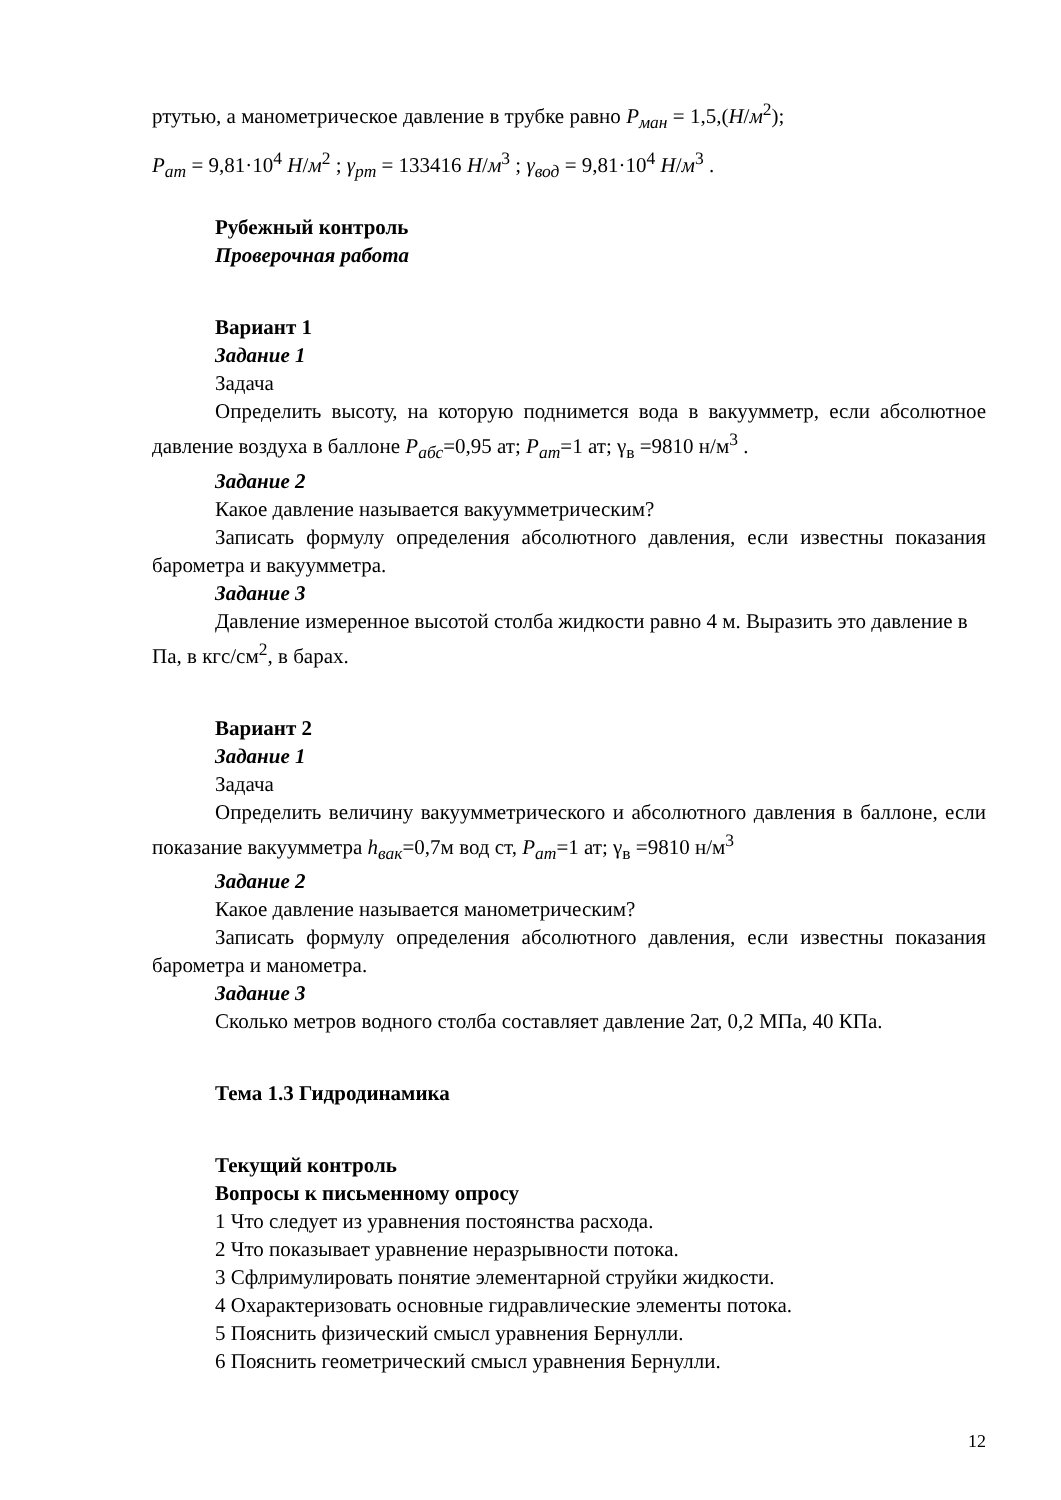ртутью, а манометрическое давление в трубке равно P<sub>ман</sub> = 1,5,(Н/м<sup>2</sup>);
P<sub>ат</sub> = 9,81·10<sup>4</sup> Н/м<sup>2</sup> ; γ<sub>рт</sub> = 133416 Н/м<sup>3</sup> ; γ<sub>вод</sub> = 9,81·10<sup>4</sup> Н/м<sup>3</sup> .
Рубежный контроль
Проверочная работа
Вариант 1
Задание 1
Задача
Определить высоту, на которую поднимется вода в вакуумметр, если абсолютное давление воздуха в баллоне P<sub>абс</sub>=0,95 ат; P<sub>ат</sub>=1 ат; γ<sub>в</sub> =9810 н/м<sup>3</sup> .
Задание 2
Какое давление называется вакуумметрическим?
Записать формулу определения абсолютного давления, если известны показания барометра и вакуумметра.
Задание 3
Давление измеренное высотой столба жидкости равно 4 м. Выразить это давление в Па, в кгс/см<sup>2</sup>, в барах.
Вариант 2
Задание 1
Задача
Определить величину вакуумметрического и абсолютного давления в баллоне, если показание вакуумметра h<sub>вак</sub>=0,7м вод ст, P<sub>ат</sub>=1 ат; γ<sub>в</sub> =9810 н/м<sup>3</sup>
Задание 2
Какое давление называется манометрическим?
Записать формулу определения абсолютного давления, если известны показания барометра и манометра.
Задание 3
Сколько метров водного столба составляет давление 2ат, 0,2 МПа, 40 КПа.
Тема 1.3 Гидродинамика
Текущий контроль
Вопросы к письменному опросу
1 Что следует из уравнения постоянства расхода.
2 Что показывает уравнение неразрывности потока.
3 Сфлримулировать понятие элементарной струйки жидкости.
4 Охарактеризовать основные гидравлические элементы потока.
5 Пояснить физический смысл уравнения Бернулли.
6 Пояснить геометрический смысл уравнения Бернулли.
12